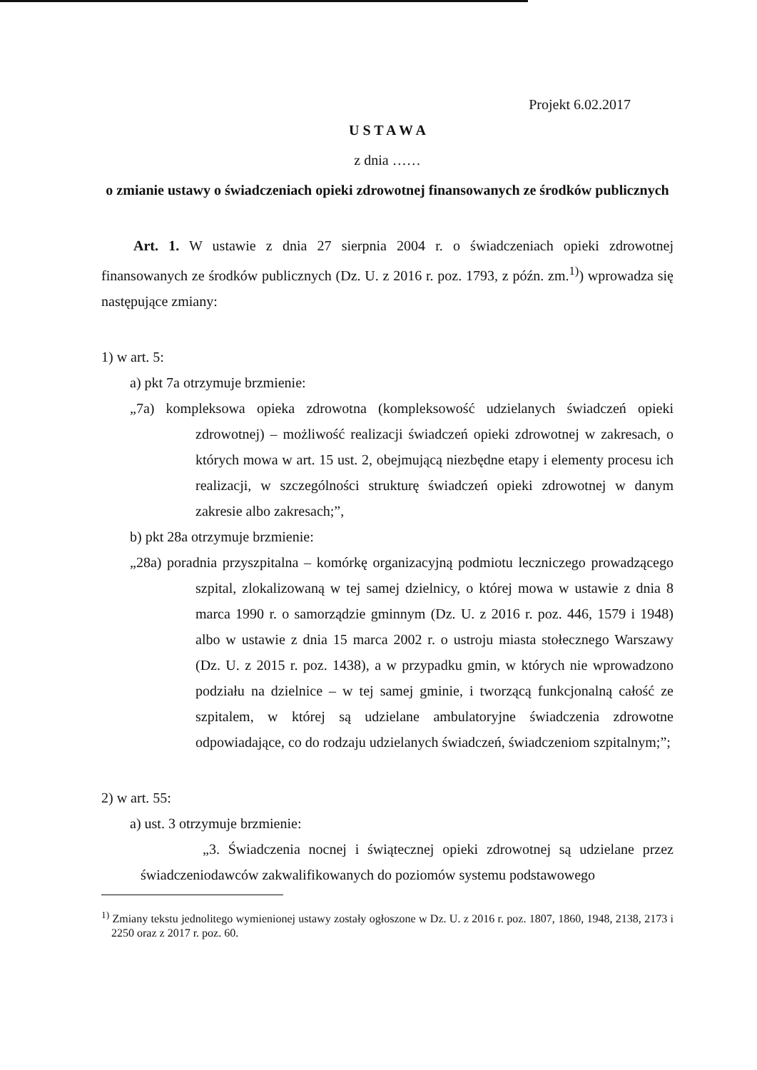Projekt 6.02.2017
U S T A W A
z dnia ……
o zmianie ustawy o świadczeniach opieki zdrowotnej finansowanych ze środków publicznych
Art. 1. W ustawie z dnia 27 sierpnia 2004 r. o świadczeniach opieki zdrowotnej finansowanych ze środków publicznych (Dz. U. z 2016 r. poz. 1793, z późn. zm.<sup>1)</sup>) wprowadza się następujące zmiany:
1) w art. 5:
a) pkt 7a otrzymuje brzmienie:
„7a) kompleksowa opieka zdrowotna (kompleksowość udzielanych świadczeń opieki zdrowotnej) – możliwość realizacji świadczeń opieki zdrowotnej w zakresach, o których mowa w art. 15 ust. 2, obejmującą niezbędne etapy i elementy procesu ich realizacji, w szczególności strukturę świadczeń opieki zdrowotnej w danym zakresie albo zakresach;”,
b) pkt 28a otrzymuje brzmienie:
„28a) poradnia przyszpitalna – komórkę organizacyjną podmiotu leczniczego prowadzącego szpital, zlokalizowaną w tej samej dzielnicy, o której mowa w ustawie z dnia 8 marca 1990 r. o samorządzie gminnym (Dz. U. z 2016 r. poz. 446, 1579 i 1948) albo w ustawie z dnia 15 marca 2002 r. o ustroju miasta stołecznego Warszawy (Dz. U. z 2015 r. poz. 1438), a w przypadku gmin, w których nie wprowadzono podziału na dzielnice – w tej samej gminie, i tworzącą funkcjonalną całość ze szpitalem, w której są udzielane ambulatoryjne świadczenia zdrowotne odpowiadające, co do rodzaju udzielanych świadczeń, świadczeniom szpitalnym;”;
2) w art. 55:
a) ust. 3 otrzymuje brzmienie:
„3. Świadczenia nocnej i świątecznej opieki zdrowotnej są udzielane przez świadczeniodawców zakwalifikowanych do poziomów systemu podstawowego
<sup>1)</sup> Zmiany tekstu jednolitego wymienionej ustawy zostały ogłoszone w Dz. U. z 2016 r. poz. 1807, 1860, 1948, 2138, 2173 i 2250 oraz z 2017 r. poz. 60.